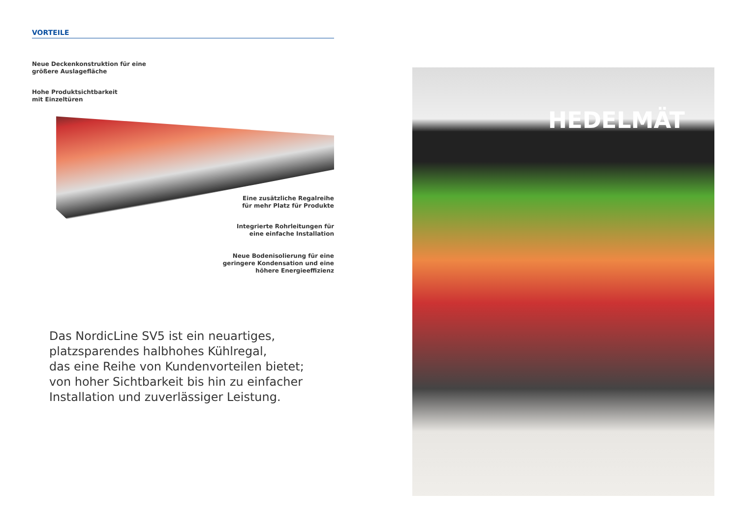VORTEILE
Neue Deckenkonstruktion für eine
größere Auslagefläche
Hohe Produktsichtbarkeit
mit Einzeltüren
Eine zusätzliche Regalreihe
für mehr Platz für Produkte
Integrierte Rohrleitungen für
eine einfache Installation
Neue Bodenisolierung für eine
geringere Kondensation und eine
höhere Energieeffizienz
Das NordicLine SV5 ist ein neuartiges,
platzsparendes halbhohes Kühlregal,
das eine Reihe von Kundenvorteilen bietet;
von hoher Sichtbarkeit bis hin zu einfacher
Installation und zuverlässiger Leistung.
HEDELMÄT